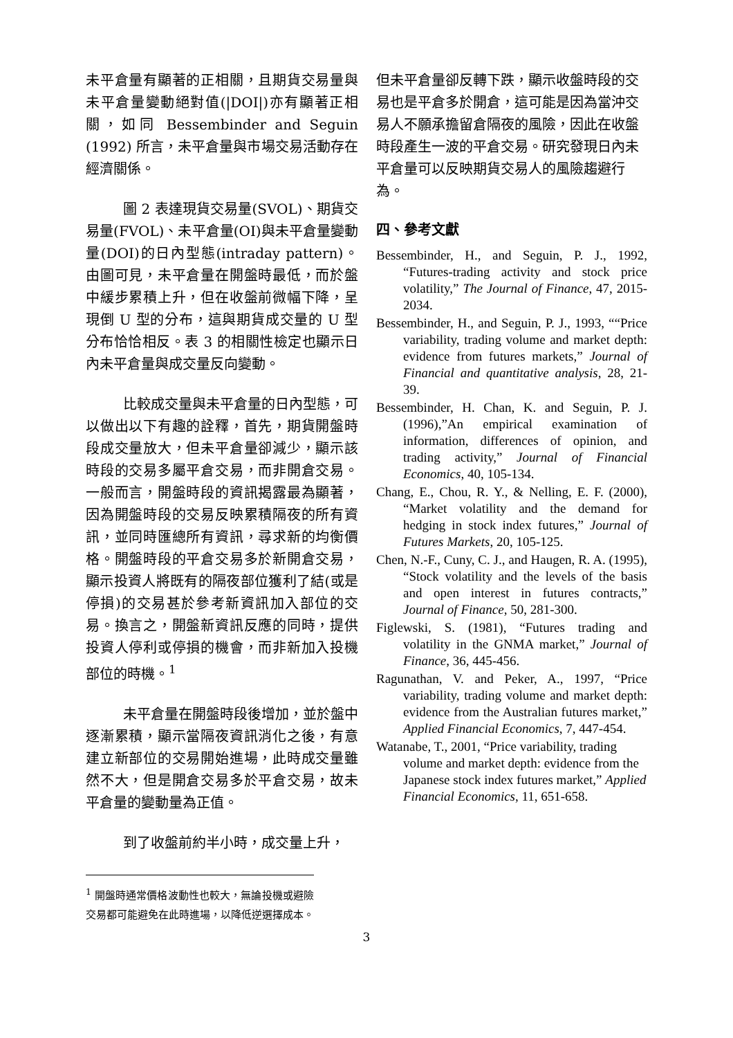未平倉量有顯著的正相關，且期貨交易量與未平倉量變動絕對值(|DOI|)亦有顯著正相關，如同 Bessembinder and Seguin (1992) 所言，未平倉量與市場交易活動存在經濟關係。
圖 2 表達現貨交易量(SVOL)、期貨交易量(FVOL)、未平倉量(OI)與未平倉量變動量(DOI)的日內型態(intraday pattern)。由圖可見，未平倉量在開盤時最低，而於盤中緩步累積上升，但在收盤前微幅下降，呈現倒 U 型的分布，這與期貨成交量的 U 型分布恰恰相反。表 3 的相關性檢定也顯示日內未平倉量與成交量反向變動。
比較成交量與未平倉量的日內型態，可以做出以下有趣的詮釋，首先，期貨開盤時段成交量放大，但未平倉量卻減少，顯示該時段的交易多屬平倉交易，而非開倉交易。一般而言，開盤時段的資訊揭露最為顯著，因為開盤時段的交易反映累積隔夜的所有資訊，並同時匯總所有資訊，尋求新的均衡價格。開盤時段的平倉交易多於新開倉交易，顯示投資人將既有的隔夜部位獲利了結(或是停損)的交易甚於參考新資訊加入部位的交易。換言之，開盤新資訊反應的同時，提供投資人停利或停損的機會，而非新加入投機部位的時機。<sup>1</sup>
未平倉量在開盤時段後增加，並於盤中逐漸累積，顯示當隔夜資訊消化之後，有意建立新部位的交易開始進場，此時成交量雖然不大，但是開倉交易多於平倉交易，故未平倉量的變動量為正值。
到了收盤前約半小時，成交量上升，
<sup>1</sup> 開盤時通常價格波動性也較大，無論投機或避險交易都可能避免在此時進場，以降低逆選擇成本。
但未平倉量卻反轉下跌，顯示收盤時段的交易也是平倉多於開倉，這可能是因為當沖交易人不願承擔留倉隔夜的風險，因此在收盤時段產生一波的平倉交易。研究發現日內未平倉量可以反映期貨交易人的風險趨避行為。
四、參考文獻
Bessembinder, H., and Seguin, P. J., 1992, “Futures-trading activity and stock price volatility,” The Journal of Finance, 47, 2015-2034.
Bessembinder, H., and Seguin, P. J., 1993, ““Price variability, trading volume and market depth: evidence from futures markets,” Journal of Financial and quantitative analysis, 28, 21-39.
Bessembinder, H. Chan, K. and Seguin, P. J. (1996),”An empirical examination of information, differences of opinion, and trading activity,” Journal of Financial Economics, 40, 105-134.
Chang, E., Chou, R. Y., & Nelling, E. F. (2000), “Market volatility and the demand for hedging in stock index futures,” Journal of Futures Markets, 20, 105-125.
Chen, N.-F., Cuny, C. J., and Haugen, R. A. (1995), “Stock volatility and the levels of the basis and open interest in futures contracts,” Journal of Finance, 50, 281-300.
Figlewski, S. (1981), “Futures trading and volatility in the GNMA market,” Journal of Finance, 36, 445-456.
Ragunathan, V. and Peker, A., 1997, “Price variability, trading volume and market depth: evidence from the Australian futures market,” Applied Financial Economics, 7, 447-454.
Watanabe, T., 2001, “Price variability, trading volume and market depth: evidence from the Japanese stock index futures market,” Applied Financial Economics, 11, 651-658.
3